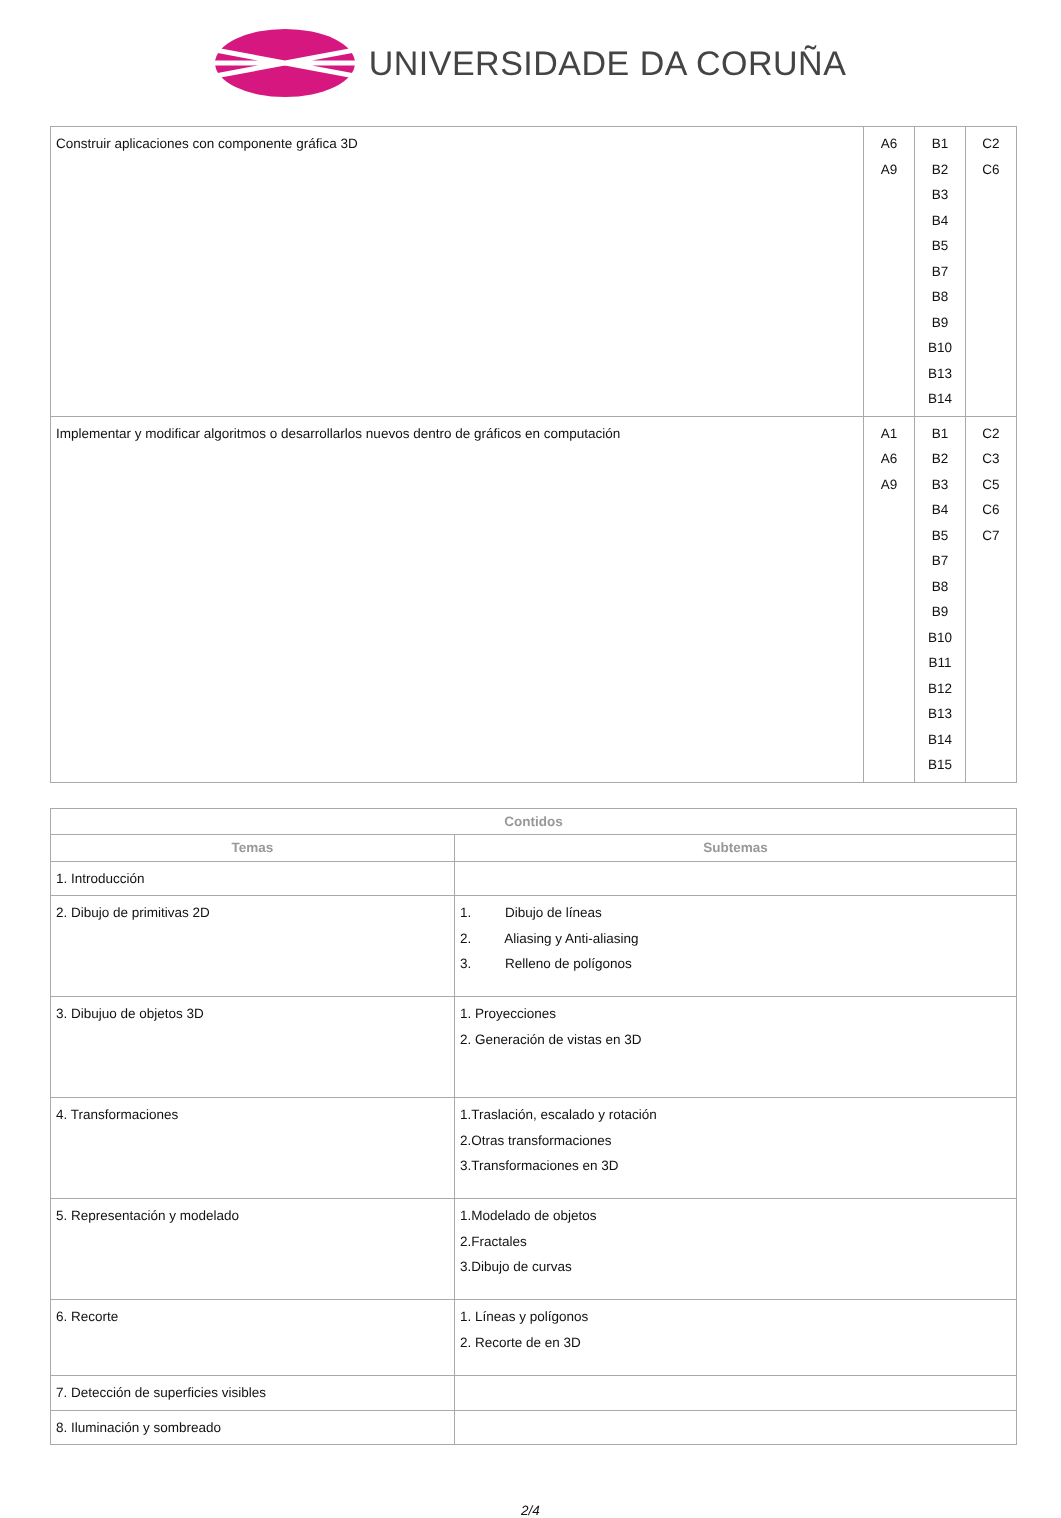UNIVERSIDADE DA CORUÑA
| Construir aplicaciones con componente gráfica 3D | A6 A9 | B1 B2 B3 B4 B5 B7 B8 B9 B10 B13 B14 | C2 C6 |
| Implementar y modificar algoritmos o desarrollarlos nuevos dentro de gráficos en computación | A1 A6 A9 | B1 B2 B3 B4 B5 B7 B8 B9 B10 B11 B12 B13 B14 B15 | C2 C3 C5 C6 C7 |
| Contidos | |
| --- | --- |
| Temas | Subtemas |
| 1. Introducción | |
| 2. Dibujo de primitivas 2D | 1. Dibujo de líneas 2. Aliasing y Anti-aliasing 3. Relleno de polígonos |
| 3. Dibujuo de objetos 3D | 1. Proyecciones 2. Generación de vistas en 3D |
| 4. Transformaciones | 1.Traslación, escalado y rotación 2.Otras transformaciones 3.Transformaciones en 3D |
| 5. Representación y modelado | 1.Modelado de objetos 2.Fractales 3.Dibujo de curvas |
| 6. Recorte | 1. Líneas y polígonos 2. Recorte de en 3D |
| 7. Detección de superficies visibles | |
| 8. Iluminación y sombreado | |
2/4